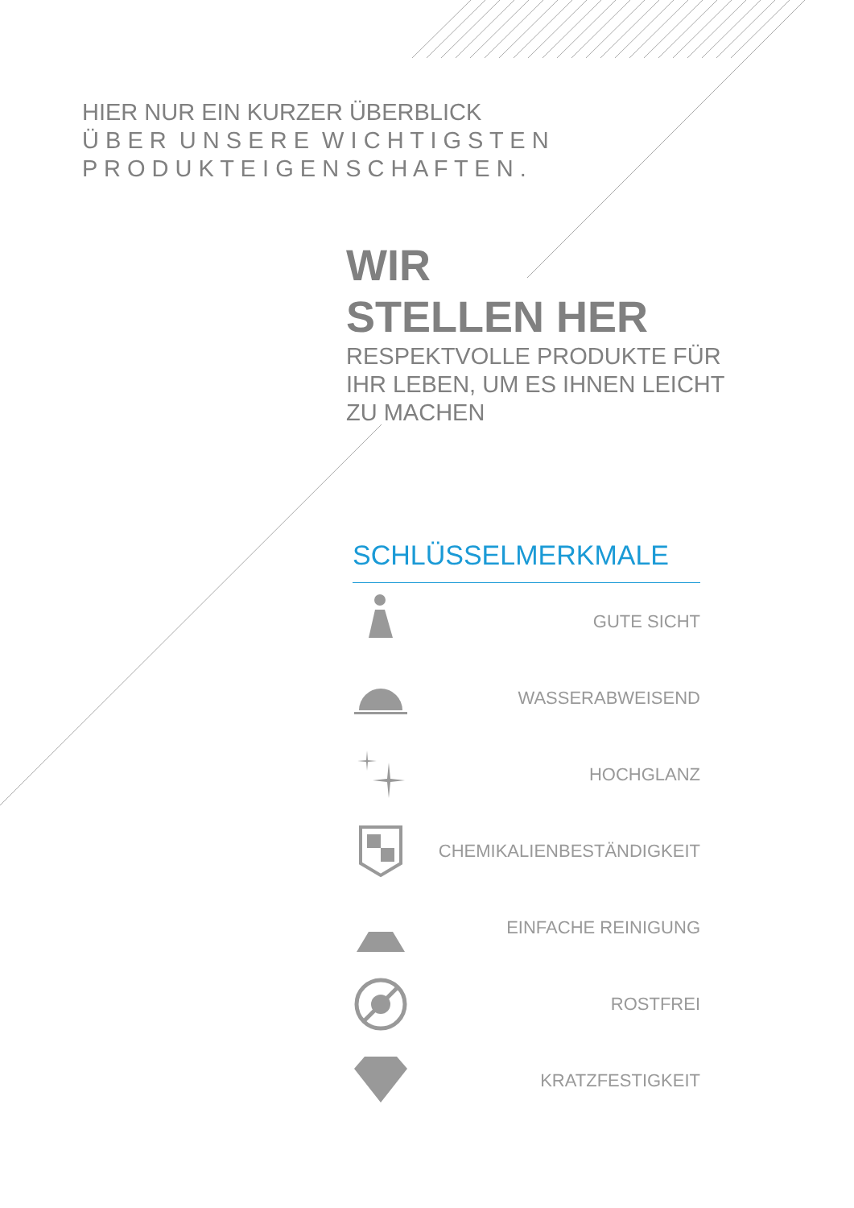HIER NUR EIN KURZER ÜBERBLICK
Ü B E R U N S E R E W I C H T I G S T E N
P R O D U K T E I G E N S C H A F T E N .
WIR
STELLEN HER
RESPEKTVOLLE PRODUKTE FÜR
IHR LEBEN, UM ES IHNEN LEICHT
ZU MACHEN
SCHLÜSSELMERKMALE
GUTE SICHT
WASSERABWEISEND
HOCHGLANZ
CHEMIKALIENBESTÄNDIGKEIT
EINFACHE REINIGUNG
ROSTFREI
KRATZFESTIGKEIT